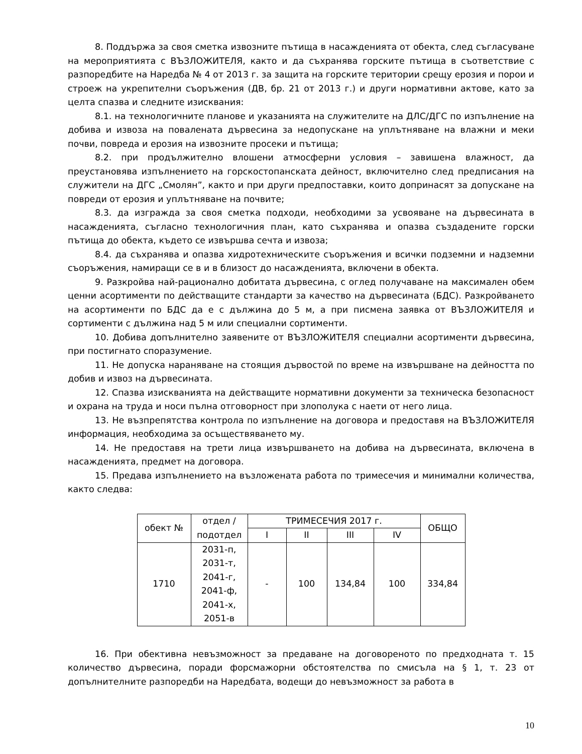8. Поддържа за своя сметка извозните пътища в насажденията от обекта, след съгласуване на мероприятията с ВЪЗЛОЖИТЕЛЯ, както и да съхранява горските пътища в съответствие с разпоредбите на Наредба № 4 от 2013 г. за защита на горските територии срещу ерозия и порои и строеж на укрепителни съоръжения (ДВ, бр. 21 от 2013 г.) и други нормативни актове, като за целта спазва и следните изисквания:
8.1. на технологичните планове и указанията на служителите на ДЛС/ДГС по изпълнение на добива и извоза на повалената дървесина за недопускане на уплътняване на влажни и меки почви, повреда и ерозия на извозните просеки и пътища;
8.2. при продължително влошени атмосферни условия – завишена влажност, да преустановява изпълнението на горскостопанската дейност, включително след предписания на служители на ДГС „Смолян”, както и при други предпоставки, които допринасят за допускане на повреди от ерозия и уплътняване на почвите;
8.3. да изгражда за своя сметка подходи, необходими за усвояване на дървесината в насажденията, съгласно технологичния план, като съхранява и опазва създадените горски пътища до обекта, където се извършва сечта и извоза;
8.4. да съхранява и опазва хидротехническите съоръжения и всички подземни и надземни съоръжения, намиращи се в и в близост до насажденията, включени в обекта.
9. Разкройва най-рационално добитата дървесина, с оглед получаване на максимален обем ценни асортименти по действащите стандарти за качество на дървесината (БДС). Разкройването на асортименти по БДС да е с дължина до 5 м, а при писмена заявка от ВЪЗЛОЖИТЕЛЯ и сортименти с дължина над 5 м или специални сортименти.
10. Добива допълнително заявените от ВЪЗЛОЖИТЕЛЯ специални асортименти дървесина, при постигнато споразумение.
11. Не допуска нараняване на стоящия дървостой по време на извършване на дейността по добив и извоз на дървесината.
12. Спазва изискванията на действащите нормативни документи за техническа безопасност и охрана на труда и носи пълна отговорност при злополука с наети от него лица.
13. Не възпрепятства контрола по изпълнение на договора и предоставя на ВЪЗЛОЖИТЕЛЯ информация, необходима за осъществяването му.
14. Не предоставя на трети лица извършването на добива на дървесината, включена в насажденията, предмет на договора.
15. Предава изпълнението на възложената работа по тримесечия и минимални количества, както следва:
| обект № | отдел / подотдел | ТРИМЕСЕЧИЯ 2017 г. | | | | ОБЩО |
| --- | --- | --- | --- | --- | --- | --- |
| | | I | II | III | IV | |
| 1710 | 2031-п, 2031-т, 2041-г, 2041-ф, 2041-х, 2051-в | - | 100 | 134,84 | 100 | 334,84 |
16. При обективна невъзможност за предаване на договореното по предходната т. 15 количество дървесина, поради форсмажорни обстоятелства по смисъла на § 1, т. 23 от допълнителните разпоредби на Наредбата, водещи до невъзможност за работа в
10